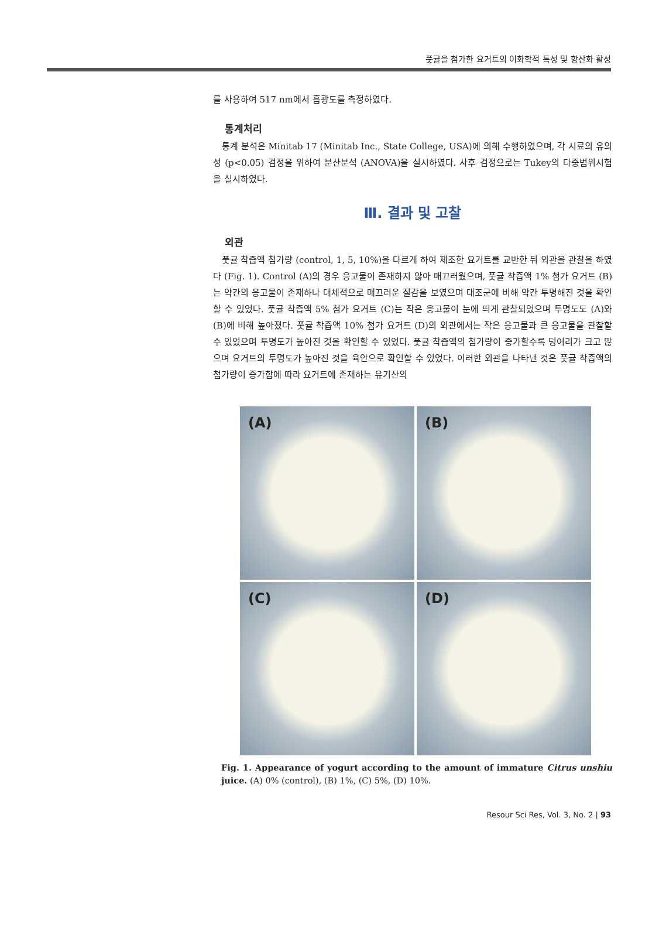풋귤을 첨가한 요거트의 이화학적 특성 및 항산화 활성
를 사용하여 517 nm에서 흡광도를 측정하였다.
통계처리
통계 분석은 Minitab 17 (Minitab Inc., State College, USA)에 의해 수행하였으며, 각 시료의 유의성 (p<0.05) 검정을 위하여 분산분석 (ANOVA)을 실시하였다. 사후 검정으로는 Tukey의 다중범위시험을 실시하였다.
Ⅲ. 결과 및 고찰
외관
풋귤 착즙액 첨가량 (control, 1, 5, 10%)을 다르게 하여 제조한 요거트를 교반한 뒤 외관을 관찰을 하였다 (Fig. 1). Control (A)의 경우 응고물이 존재하지 않아 매끄러웠으며, 풋귤 착즙액 1% 첨가 요거트 (B)는 약간의 응고물이 존재하나 대체적으로 매끄러운 질감을 보였으며 대조군에 비해 약간 투명해진 것을 확인할 수 있었다. 풋귤 착즙액 5% 첨가 요거트 (C)는 작은 응고물이 눈에 띄게 관찰되었으며 투명도도 (A)와 (B)에 비해 높아졌다. 풋귤 착즙액 10% 첨가 요거트 (D)의 외관에서는 작은 응고물과 큰 응고물을 관찰할 수 있었으며 투명도가 높아진 것을 확인할 수 있었다. 풋귤 착즙액의 첨가량이 증가할수록 덩어리가 크고 많으며 요거트의 투명도가 높아진 것을 육안으로 확인할 수 있었다. 이러한 외관을 나타낸 것은 풋귤 착즙액의 첨가량이 증가함에 따라 요거트에 존재하는 유기산의
(A)
(B)
(C)
(D)
Fig. 1. Appearance of yogurt according to the amount of immature Citrus unshiu juice. (A) 0% (control), (B) 1%, (C) 5%, (D) 10%.
Resour Sci Res, Vol. 3, No. 2 | 93